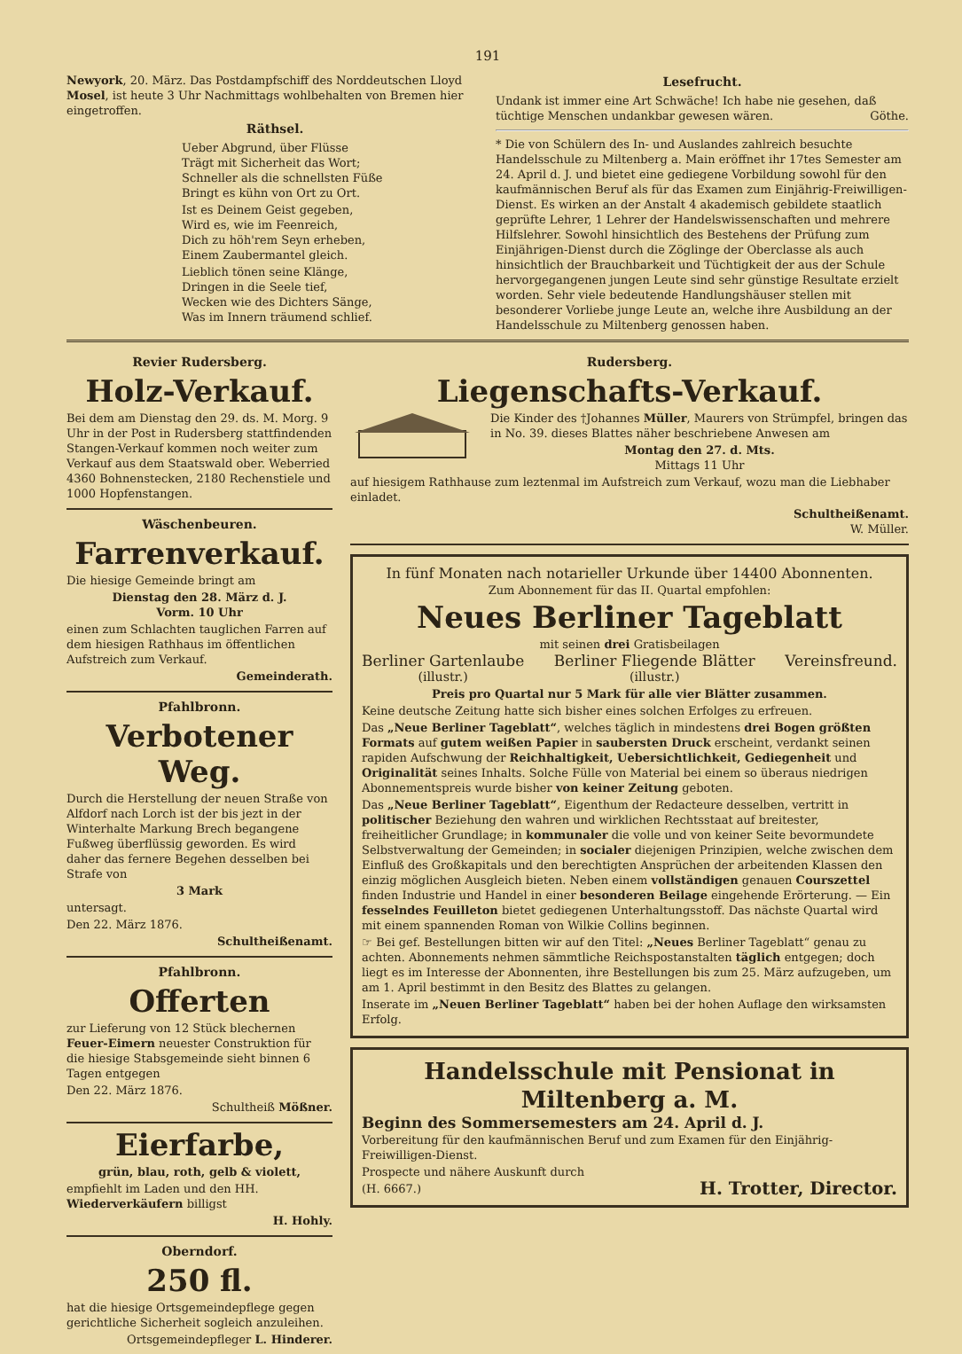191
Newyork, 20. März. Das Postdampfschiff des Norddeutschen Lloyd Mosel, ist heute 3 Uhr Nachmittags wohlbehalten von Bremen hier eingetroffen.
Räthsel.
Ueber Abgrund, über Flüsse
Trägt mit Sicherheit das Wort;
Schneller als die schnellsten Füße
Bringt es kühn von Ort zu Ort.
Ist es Deinem Geist gegeben,
Wird es, wie im Feenreich,
Dich zu höh'rem Seyn erheben,
Einem Zaubermantel gleich.
Lieblich tönen seine Klänge,
Dringen in die Seele tief,
Wecken wie des Dichters Sänge,
Was im Innern träumend schlief.
Lesefrucht.
Undank ist immer eine Art Schwäche! Ich habe nie gesehen, daß tüchtige Menschen undankbar gewesen wären. Göthe.
* Die von Schülern des In- und Auslandes zahlreich besuchte Handelsschule zu Miltenberg a. Main eröffnet ihr 17tes Semester am 24. April d. J. und bietet eine gediegene Vorbildung sowohl für den kaufmännischen Beruf als für das Examen zum Einjährig-Freiwilligen-Dienst. Es wirken an der Anstalt 4 akademisch gebildete staatlich geprüfte Lehrer, 1 Lehrer der Handelswissenschaften und mehrere Hilfslehrer. Sowohl hinsichtlich des Bestehens der Prüfung zum Einjährigen-Dienst durch die Zöglinge der Oberclasse als auch hinsichtlich der Brauchbarkeit und Tüchtigkeit der aus der Schule hervorgegangenen jungen Leute sind sehr günstige Resultate erzielt worden. Sehr viele bedeutende Handlungshäuser stellen mit besonderer Vorliebe junge Leute an, welche ihre Ausbildung an der Handelsschule zu Miltenberg genossen haben.
Revier Rudersberg.
Holz-Verkauf.
Bei dem am Dienstag den 29. ds. M. Morg. 9 Uhr in der Post in Rudersberg stattfindenden Stangen-Verkauf kommen noch weiter zum Verkauf aus dem Staatswald ober. Weberried 4360 Bohnenstecken, 2180 Rechenstiele und 1000 Hopfenstangen.
Wäschenbeuren.
Farrenverkauf.
Die hiesige Gemeinde bringt am
Dienstag den 28. März d. J.
Vorm. 10 Uhr
einen zum Schlachten tauglichen Farren auf dem hiesigen Rathhaus im öffentlichen Aufstreich zum Verkauf.
Gemeinderath.
Pfahlbronn.
Verbotener Weg.
Durch die Herstellung der neuen Straße von Alfdorf nach Lorch ist der bis jezt in der Winterhalte Markung Brech begangene Fußweg überflüssig geworden. Es wird daher das fernere Begehen desselben bei Strafe von
3 Mark
untersagt.
Den 22. März 1876.
Schultheißenamt.
Pfahlbronn.
Offerten
zur Lieferung von 12 Stück blechernen Feuer-Eimern neuester Construktion für die hiesige Stabsgemeinde sieht binnen 6 Tagen entgegen
Den 22. März 1876.
Schultheiß Mößner.
Eierfarbe,
grün, blau, roth, gelb & violett,
empfiehlt im Laden und den HH. Wiederverkäufern billigst
H. Hohly.
Oberndorf.
250 fl.
hat die hiesige Ortsgemeindepflege gegen gerichtliche Sicherheit sogleich anzuleihen.
Ortsgemeindepfleger L. Hinderer.
Rudersberg.
Liegenschafts-Verkauf.
Die Kinder des †Johannes Müller, Maurers von Strümpfel, bringen das in No. 39. dieses Blattes näher beschriebene Anwesen am
Montag den 27. d. Mts.
Mittags 11 Uhr
auf hiesigem Rathhause zum leztenmal im Aufstreich zum Verkauf, wozu man die Liebhaber einladet.
Schultheißenamt.
W. Müller.
In fünf Monaten nach notarieller Urkunde über 14400 Abonnenten.
Zum Abonnement für das II. Quartal empfohlen:
Neues Berliner Tageblatt
mit seinen drei Gratisbeilagen
Berliner Gartenlaube
(illustr.) Berliner Fliegende Blätter
(illustr.) Vereinsfreund.
Preis pro Quartal nur 5 Mark für alle vier Blätter zusammen.
Keine deutsche Zeitung hatte sich bisher eines solchen Erfolges zu erfreuen.
Das „Neue Berliner Tageblatt“, welches täglich in mindestens drei Bogen größten Formats auf gutem weißen Papier in saubersten Druck erscheint, verdankt seinen rapiden Aufschwung der Reichhaltigkeit, Uebersichtlichkeit, Gediegenheit und Originalität seines Inhalts. Solche Fülle von Material bei einem so überaus niedrigen Abonnementspreis wurde bisher von keiner Zeitung geboten.
Das „Neue Berliner Tageblatt“, Eigenthum der Redacteure desselben, vertritt in politischer Beziehung den wahren und wirklichen Rechtsstaat auf breitester, freiheitlicher Grundlage; in kommunaler die volle und von keiner Seite bevormundete Selbstverwaltung der Gemeinden; in socialer diejenigen Prinzipien, welche zwischen dem Einfluß des Großkapitals und den berechtigten Ansprüchen der arbeitenden Klassen den einzig möglichen Ausgleich bieten. Neben einem vollständigen genauen Courszettel finden Industrie und Handel in einer besonderen Beilage eingehende Erörterung. — Ein fesselndes Feuilleton bietet gediegenen Unterhaltungsstoff. Das nächste Quartal wird mit einem spannenden Roman von Wilkie Collins beginnen.
☞ Bei gef. Bestellungen bitten wir auf den Titel: „Neues Berliner Tageblatt“ genau zu achten. Abonnements nehmen sämmtliche Reichspostanstalten täglich entgegen; doch liegt es im Interesse der Abonnenten, ihre Bestellungen bis zum 25. März aufzugeben, um am 1. April bestimmt in den Besitz des Blattes zu gelangen.
Inserate im „Neuen Berliner Tageblatt“ haben bei der hohen Auflage den wirksamsten Erfolg.
Handelsschule mit Pensionat in Miltenberg a. M.
Beginn des Sommersemesters am 24. April d. J.
Vorbereitung für den kaufmännischen Beruf und zum Examen für den Einjährig-Freiwilligen-Dienst.
Prospecte und nähere Auskunft durch
(H. 6667.) H. Trotter, Director.